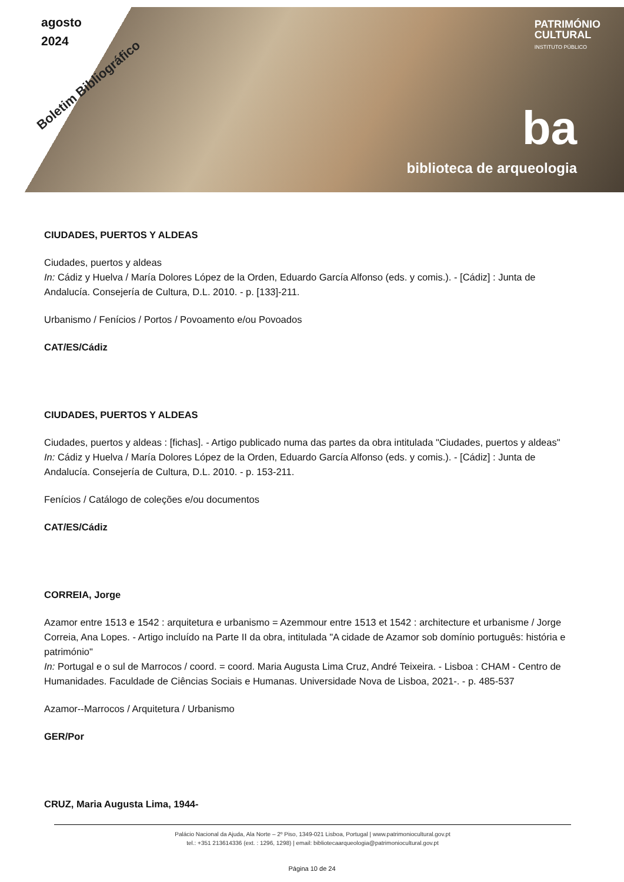agosto
2024
Boletim Bibliográfico
PATRIMÓNIO
CULTURAL
INSTITUTO PÚBLICO
ba
biblioteca de arqueologia
CIUDADES, PUERTOS Y ALDEAS
Ciudades, puertos y aldeas
In: Cádiz y Huelva / María Dolores López de la Orden, Eduardo García Alfonso (eds. y comis.). - [Cádiz] : Junta de Andalucía. Consejería de Cultura, D.L. 2010. - p. [133]-211.
Urbanismo / Fenícios / Portos / Povoamento e/ou Povoados
CAT/ES/Cádiz
CIUDADES, PUERTOS Y ALDEAS
Ciudades, puertos y aldeas : [fichas]. - Artigo publicado numa das partes da obra intitulada "Ciudades, puertos y aldeas"
In: Cádiz y Huelva / María Dolores López de la Orden, Eduardo García Alfonso (eds. y comis.). - [Cádiz] : Junta de Andalucía. Consejería de Cultura, D.L. 2010. - p. 153-211.
Fenícios / Catálogo de coleções e/ou documentos
CAT/ES/Cádiz
CORREIA, Jorge
Azamor entre 1513 e 1542 : arquitetura e urbanismo = Azemmour entre 1513 et 1542 : architecture et urbanisme / Jorge Correia, Ana Lopes. - Artigo incluído na Parte II da obra, intitulada "A cidade de Azamor sob domínio português: história e património"
In: Portugal e o sul de Marrocos / coord. = coord. Maria Augusta Lima Cruz, André Teixeira. - Lisboa : CHAM - Centro de Humanidades. Faculdade de Ciências Sociais e Humanas. Universidade Nova de Lisboa, 2021-. - p. 485-537
Azamor--Marrocos / Arquitetura / Urbanismo
GER/Por
CRUZ, Maria Augusta Lima, 1944-
Palácio Nacional da Ajuda, Ala Norte – 2º Piso, 1349-021 Lisboa, Portugal | www.patrimoniocultural.gov.pt
tel.: +351 213614336 (ext. : 1296, 1298) | email: bibliotecaarqueologia@patrimoniocultural.gov.pt
Página 10 de 24